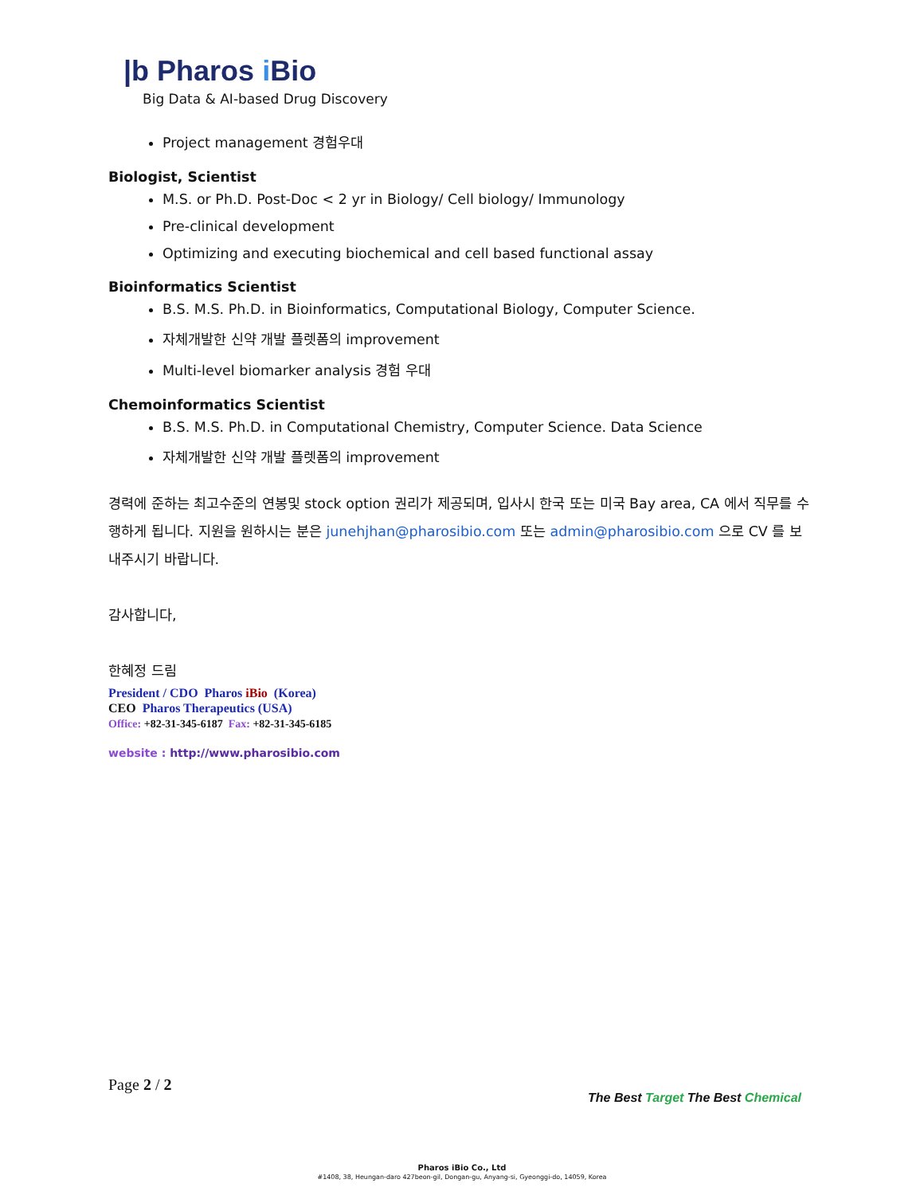|b Pharos i Bio
Big Data & AI-based Drug Discovery
Project management 경험우대
Biologist, Scientist
M.S. or Ph.D. Post-Doc < 2 yr in Biology/ Cell biology/ Immunology
Pre-clinical development
Optimizing and executing biochemical and cell based functional assay
Bioinformatics Scientist
B.S. M.S. Ph.D. in Bioinformatics, Computational Biology, Computer Science.
자체개발한 신약 개발 플렛폼의 improvement
Multi-level biomarker analysis 경험 우대
Chemoinformatics Scientist
B.S. M.S. Ph.D. in Computational Chemistry, Computer Science. Data Science
자체개발한 신약 개발 플렛폼의 improvement
경력에 준하는 최고수준의 연봉및 stock option 권리가 제공되며, 입사시 한국 또는 미국 Bay area, CA 에서 직무를 수행하게 됩니다. 지원을 원하시는 분은 junehjhan@pharosibio.com 또는 admin@pharosibio.com 으로 CV 를 보내주시기 바랍니다.
감사합니다,
한혜정 드림
President / CDO Pharos iBio (Korea)
CEO Pharos Therapeutics (USA)
Office: +82-31-345-6187 Fax: +82-31-345-6185
website : http://www.pharosibio.com
Page 2 / 2
The Best Target The Best Chemical
Pharos iBio Co., Ltd
#1408, 38, Heungan-daro 427beon-gil, Dongan-gu, Anyang-si, Gyeonggi-do, 14059, Korea